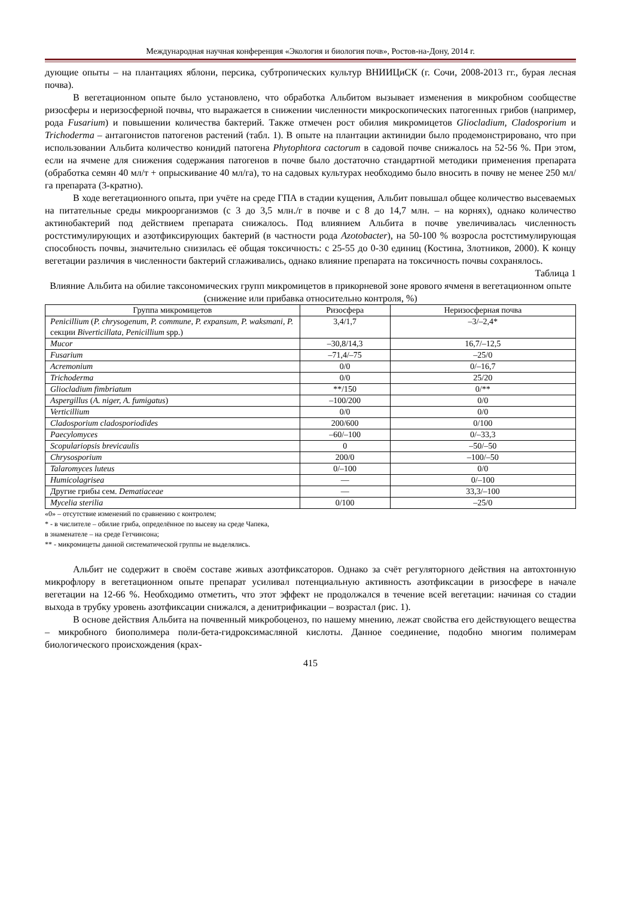Международная научная конференция «Экология и биология почв», Ростов-на-Дону, 2014 г.
дующие опыты – на плантациях яблони, персика, субтропических культур ВНИИЦиСК (г. Сочи, 2008-2013 гг., бурая лесная почва).
В вегетационном опыте было установлено, что обработка Альбитом вызывает изменения в микробном сообществе ризосферы и неризосферной почвы, что выражается в снижении численности микроскопических патогенных грибов (например, рода Fusarium) и повышении количества бактерий. Также отмечен рост обилия микромицетов Gliocladium, Cladosporium и Trichoderma – антагонистов патогенов растений (табл. 1). В опыте на плантации актинидии было продемонстрировано, что при использовании Альбита количество конидий патогена Phytophtora cactorum в садовой почве снижалось на 52-56 %. При этом, если на ячмене для снижения содержания патогенов в почве было достаточно стандартной методики применения препарата (обработка семян 40 мл/т + опрыскивание 40 мл/га), то на садовых культурах необходимо было вносить в почву не менее 250 мл/га препарата (3-кратно).
В ходе вегетационного опыта, при учёте на среде ГПА в стадии кущения, Альбит повышал общее количество высеваемых на питательные среды микроорганизмов (с 3 до 3,5 млн./г в почве и с 8 до 14,7 млн. – на корнях), однако количество актинобактерий под действием препарата снижалось. Под влиянием Альбита в почве увеличивалась численность ростстимулирующих и азотфиксирующих бактерий (в частности рода Azotobacter), на 50-100 % возросла ростстимулирующая способность почвы, значительно снизилась её общая токсичность: с 25-55 до 0-30 единиц (Костина, Злотников, 2000). К концу вегетации различия в численности бактерий сглаживались, однако влияние препарата на токсичность почвы сохранялось.
Таблица 1
Влияние Альбита на обилие таксономических групп микромицетов в прикорневой зоне ярового ячменя в вегетационном опыте (снижение или прибавка относительно контроля, %)
| Группа микромицетов | Ризосфера | Неризосферная почва |
| --- | --- | --- |
| Penicillium ( P. chrysogenum, P. commune, P. expansum, P. waksmani, P. секции Biverticillata, Penicillium spp.) | 3,4/1,7 | –3/–2,4* |
| Mucor | –30,8/14,3 | 16,7/–12,5 |
| Fusarium | –71,4/–75 | –25/0 |
| Acremonium | 0/0 | 0/–16,7 |
| Trichoderma | 0/0 | 25/20 |
| Gliocladium fimbriatum | **/150 | 0/** |
| Aspergillus ( A. niger, A. fumigatus ) | –100/200 | 0/0 |
| Verticillium | 0/0 | 0/0 |
| Cladosporium cladosporiodides | 200/600 | 0/100 |
| Paecylomyces | –60/–100 | 0/–33,3 |
| Scopulariopsis brevicaulis | 0 | –50/–50 |
| Chrysosporium | 200/0 | –100/–50 |
| Talaromyces luteus | 0/–100 | 0/0 |
| Humicolagrisea | — | 0/–100 |
| Другие грибы сем. Dematiaceae | — | 33,3/–100 |
| Mycelia sterilia | 0/100 | –25/0 |
«0» – отсутствие изменений по сравнению с контролем;
* - в числителе – обилие гриба, определённое по высеву на среде Чапека,
в знаменателе – на среде Гетчинсона;
** - микромицеты данной систематической группы не выделялись.
Альбит не содержит в своём составе живых азотфиксаторов. Однако за счёт регуляторного действия на автохтонную микрофлору в вегетационном опыте препарат усиливал потенциальную активность азотфиксации в ризосфере в начале вегетации на 12-66 %. Необходимо отметить, что этот эффект не продолжался в течение всей вегетации: начиная со стадии выхода в трубку уровень азотфиксации снижался, а денитрификации – возрастал (рис. 1).
В основе действия Альбита на почвенный микробоценоз, по нашему мнению, лежат свойства его действующего вещества – микробного биополимера поли-бета-гидроксимасляной кислоты. Данное соединение, подобно многим полимерам биологического происхождения (крах-
415